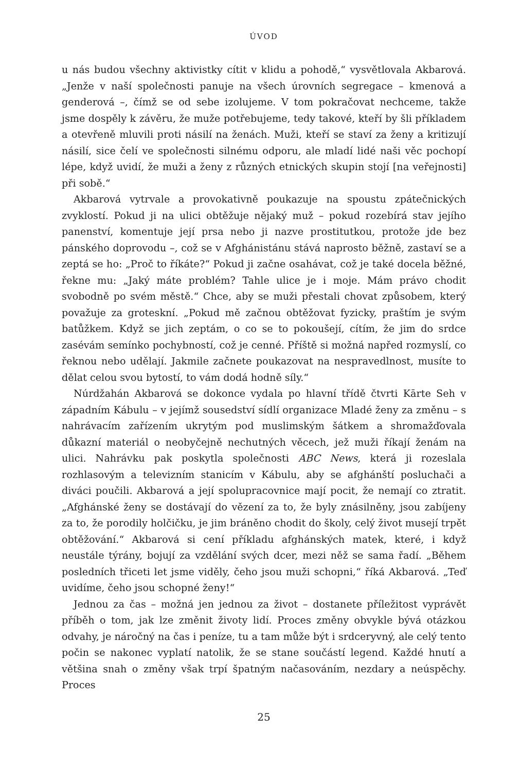ÚVOD
u nás budou všechny aktivistky cítit v klidu a pohodě,“ vysvětlovala Akbarová. „Jenže v naší společnosti panuje na všech úrovních segregace – kmenová a genderová –, čímž se od sebe izolujeme. V tom pokračovat nechceme, takže jsme dospěly k závěru, že muže potřebujeme, tedy takové, kteří by šli příkladem a otevřeně mluvili proti násilí na ženách. Muži, kteří se staví za ženy a kritizují násilí, sice čelí ve společnosti silnému odporu, ale mladí lidé naši věc pochopí lépe, když uvidí, že muži a ženy z různých etnických skupin stojí [na veřejnosti] při sobě.“
Akbarová vytrvale a provokativně poukazuje na spoustu zpátečnických zvyklostí. Pokud ji na ulici obtěžuje nějaký muž – pokud rozebírá stav jejího panenství, komentuje její prsa nebo ji nazve prostitutkou, protože jde bez pánského doprovodu –, což se v Afghánistánu stává naprosto běžně, zastaví se a zeptá se ho: „Proč to říkáte?“ Pokud ji začne osahávat, což je také docela běžné, řekne mu: „Jaký máte problém? Tahle ulice je i moje. Mám právo chodit svobodně po svém městě.“ Chce, aby se muži přestali chovat způsobem, který považuje za groteskní. „Pokud mě začnou obtěžovat fyzicky, praštím je svým batůžkem. Když se jich zeptám, o co se to pokoušejí, cítím, že jim do srdce zasévám semínko pochybností, což je cenné. Příště si možná napřed rozmyslí, co řeknou nebo udělají. Jakmile začnete poukazovat na nespravedlnost, musíte to dělat celou svou bytostí, to vám dodá hodně síly.“
Núrdžahán Akbarová se dokonce vydala po hlavní třídě čtvrti Kārte Seh v západním Kábulu – v jejímž sousedství sídlí organizace Mladé ženy za změnu – s nahrávacím zařízením ukrytým pod muslimským šátkem a shromažďovala důkazní materiál o neobyčejně nechutných věcech, jež muži říkají ženám na ulici. Nahrávku pak poskytla společnosti ABC News, která ji rozeslala rozhlasovým a televizním stanicím v Kábulu, aby se afghánští posluchači a diváci poučili. Akbarová a její spolupracovnice mají pocit, že nemají co ztratit. „Afghánské ženy se dostávají do vězení za to, že byly znásilněny, jsou zabíjeny za to, že porodily holčičku, je jim bráněno chodit do školy, celý život musejí trpět obtěžování.“ Akbarová si cení příkladu afghánských matek, které, i když neustále týrány, bojují za vzdělání svých dcer, mezi něž se sama řadí. „Během posledních třiceti let jsme viděly, čeho jsou muži schopni,“ říká Akbarová. „Teď uvidíme, čeho jsou schopné ženy!“
Jednou za čas – možná jen jednou za život – dostanete příležitost vyprávět příběh o tom, jak lze změnit životy lidí. Proces změny obvykle bývá otázkou odvahy, je náročný na čas i peníze, tu a tam může být i srdceryvný, ale celý tento počin se nakonec vyplatí natolik, že se stane součástí legend. Každé hnutí a většina snah o změny však trpí špatným načasováním, nezdary a neúspěchy. Proces
25